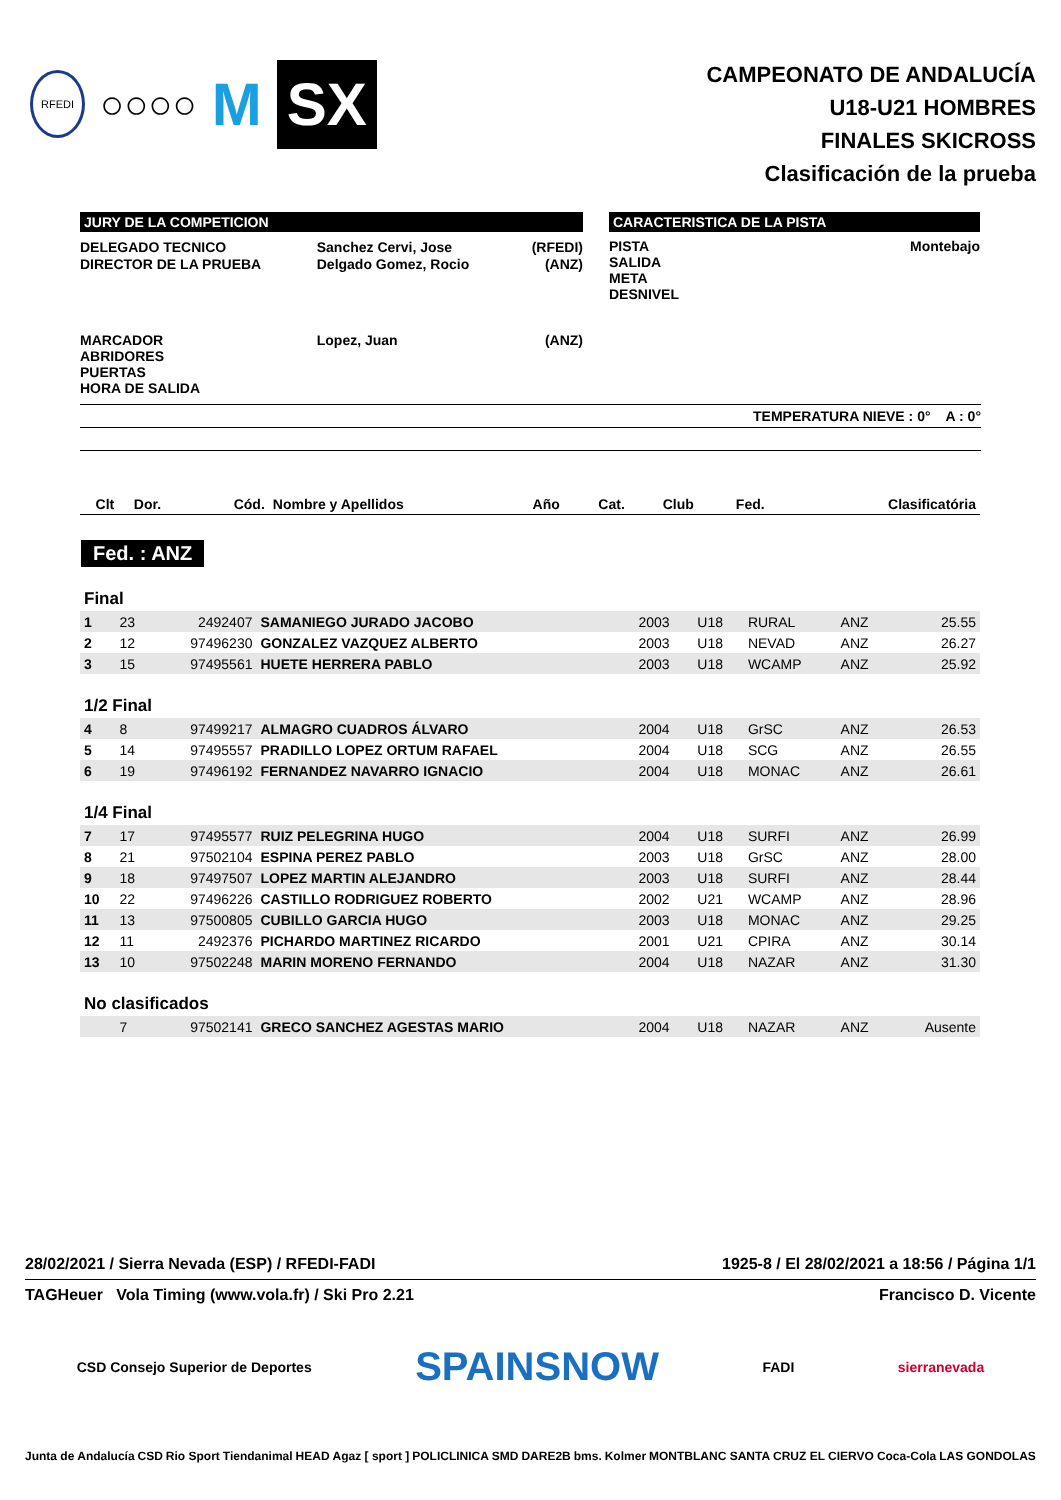RFEDI ○○○○ M SX
CAMPEONATO DE ANDALUCÍA
U18-U21 HOMBRES
FINALES SKICROSS
Clasificación de la prueba
JURY DE LA COMPETICION
| DELEGADO TECNICO | Sanchez Cervi, Jose | (RFEDI) |
| DIRECTOR DE LA PRUEBA | Delgado Gomez, Rocio | (ANZ) |
| MARCADOR ABRIDORES PUERTAS HORA DE SALIDA | Lopez, Juan | (ANZ) |
CARACTERISTICA DE LA PISTA
PISTA
SALIDA
META
DESNIVEL
Montebajo
TEMPERATURA NIEVE : 0° A : 0°
| Clt | Dor. | Cód. | Nombre y Apellidos | Año | Cat. | Club | Fed. | Clasificatória |
| --- | --- | --- | --- | --- | --- | --- | --- | --- |
Fed. : ANZ
| Final | | | | | | | | |
| 1 | 23 | 2492407 | SAMANIEGO JURADO JACOBO | 2003 | U18 | RURAL | ANZ | 25.55 |
| 2 | 12 | 97496230 | GONZALEZ VAZQUEZ ALBERTO | 2003 | U18 | NEVAD | ANZ | 26.27 |
| 3 | 15 | 97495561 | HUETE HERRERA PABLO | 2003 | U18 | WCAMP | ANZ | 25.92 |
| 1/2 Final | | | | | | | | |
| 4 | 8 | 97499217 | ALMAGRO CUADROS ÁLVARO | 2004 | U18 | GrSC | ANZ | 26.53 |
| 5 | 14 | 97495557 | PRADILLO LOPEZ ORTUM RAFAEL | 2004 | U18 | SCG | ANZ | 26.55 |
| 6 | 19 | 97496192 | FERNANDEZ NAVARRO IGNACIO | 2004 | U18 | MONAC | ANZ | 26.61 |
| 1/4 Final | | | | | | | | |
| 7 | 17 | 97495577 | RUIZ PELEGRINA HUGO | 2004 | U18 | SURFI | ANZ | 26.99 |
| 8 | 21 | 97502104 | ESPINA PEREZ PABLO | 2003 | U18 | GrSC | ANZ | 28.00 |
| 9 | 18 | 97497507 | LOPEZ MARTIN ALEJANDRO | 2003 | U18 | SURFI | ANZ | 28.44 |
| 10 | 22 | 97496226 | CASTILLO RODRIGUEZ ROBERTO | 2002 | U21 | WCAMP | ANZ | 28.96 |
| 11 | 13 | 97500805 | CUBILLO GARCIA HUGO | 2003 | U18 | MONAC | ANZ | 29.25 |
| 12 | 11 | 2492376 | PICHARDO MARTINEZ RICARDO | 2001 | U21 | CPIRA | ANZ | 30.14 |
| 13 | 10 | 97502248 | MARIN MORENO FERNANDO | 2004 | U18 | NAZAR | ANZ | 31.30 |
| No clasificados | | | | | | | | |
| | 7 | 97502141 | GRECO SANCHEZ AGESTAS MARIO | 2004 | U18 | NAZAR | ANZ | Ausente |
28/02/2021 / Sierra Nevada (ESP) / RFEDI-FADI 1925-8 / El 28/02/2021 a 18:56 / Página 1/1
TAGHeuer Vola Timing (www.vola.fr) / Ski Pro 2.21 Francisco D. Vicente
CSD Consejo Superior de Deportes SPAINSNOW FADI sierranevada
Junta de Andalucía CSD Rio Sport Tiendanimal HEAD Agaz [ sport ] POLICLINICA SMD DARE2B bms. Kolmer MONTBLANC SANTA CRUZ EL CIERVO Coca-Cola LAS GONDOLAS